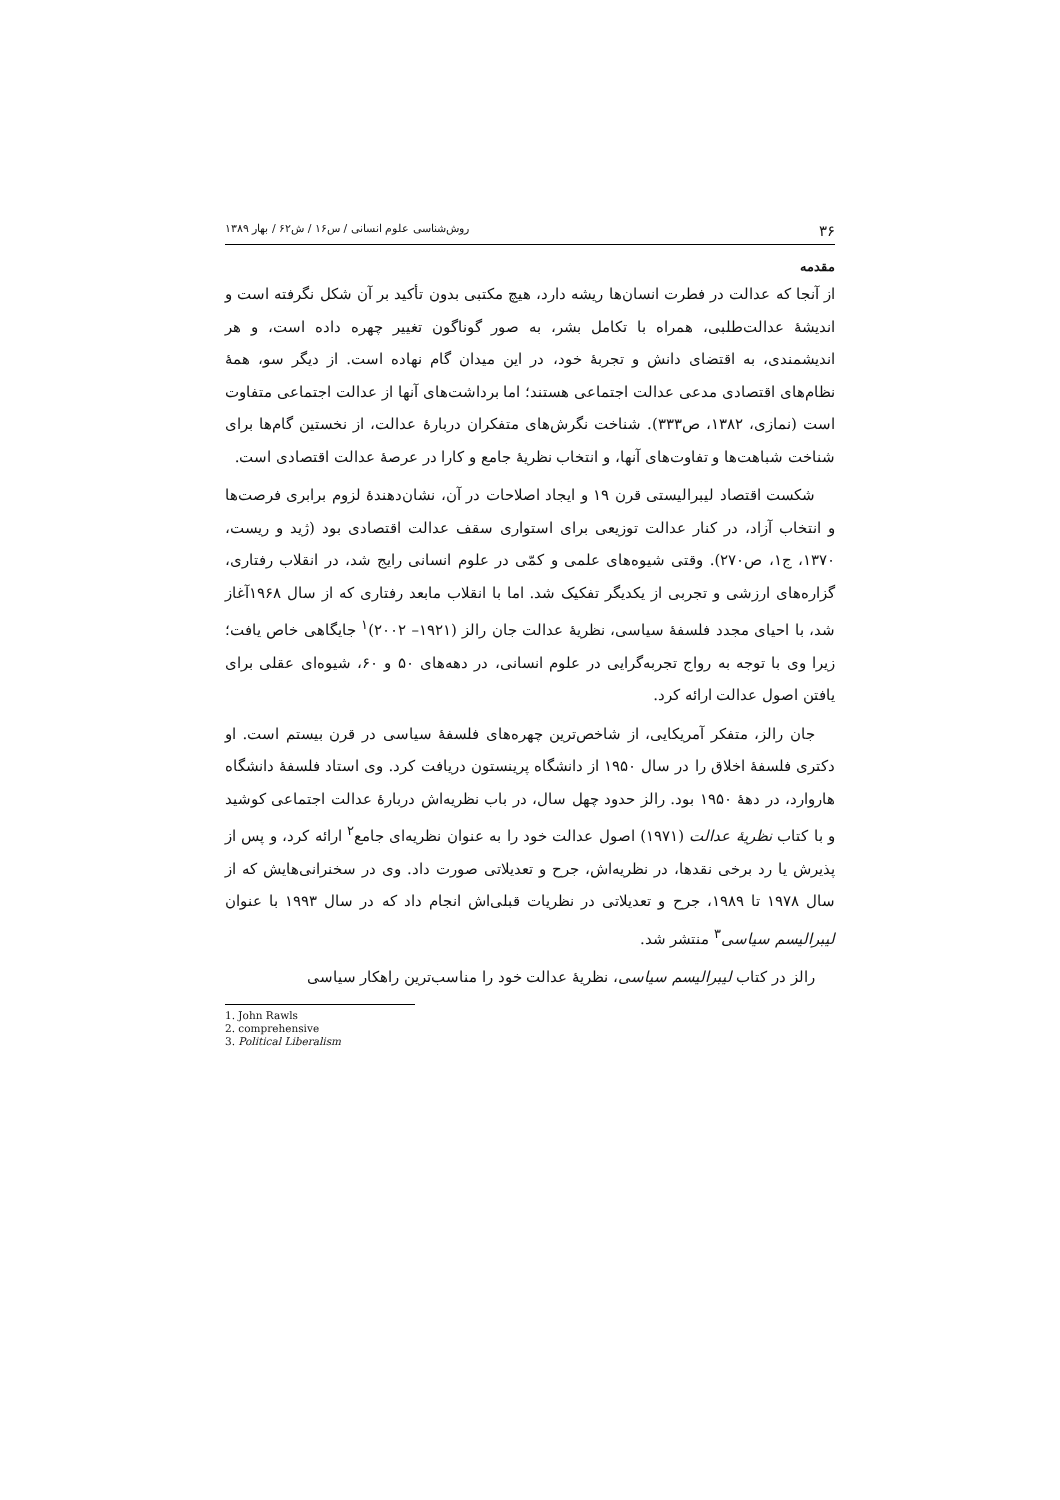۳۶ روش‌شناسی علوم انسانی / س۱۶ / ش۶۲ / بهار ۱۳۸۹
مقدمه
از آنجا که عدالت در فطرت انسان‌ها ریشه دارد، هیچ مکتبی بدون تأکید بر آن شکل نگرفته است و اندیشهٔ عدالت‌طلبی، همراه با تکامل بشر، به صور گوناگون تغییر چهره داده است، و هر اندیشمندی، به اقتضای دانش و تجربهٔ خود، در این میدان گام نهاده است. از دیگر سو، همهٔ نظام‌های اقتصادی مدعی عدالت اجتماعی هستند؛ اما برداشت‌های آنها از عدالت اجتماعی متفاوت است (نمازی، ۱۳۸۲، ص۳۳۳). شناخت نگرش‌های متفکران دربارهٔ عدالت، از نخستین گام‌ها برای شناخت شباهت‌ها و تفاوت‌های آنها، و انتخاب نظریهٔ جامع و کارا در عرصهٔ عدالت اقتصادی است.
شکست اقتصاد لیبرالیستی قرن ۱۹ و ایجاد اصلاحات در آن، نشان‌دهندهٔ لزوم برابری فرصت‌ها و انتخاب آزاد، در کنار عدالت توزیعی برای استواری سقف عدالت اقتصادی بود (ژید و ریست، ۱۳۷۰، ج۱، ص۲۷۰). وقتی شیوه‌های علمی و کمّی در علوم انسانی رایج شد، در انقلاب رفتاری، گزاره‌های ارزشی و تجربی از یکدیگر تفکیک شد. اما با انقلاب مابعد رفتاری که از سال ۱۹۶۸آغاز شد، با احیای مجدد فلسفهٔ سیاسی، نظریهٔ عدالت جان رالز (۱۹۲۱– ۲۰۰۲)<sup>۱</sup> جایگاهی خاص یافت؛ زیرا وی با توجه به رواج تجربه‌گرایی در علوم انسانی، در دهه‌های ۵۰ و ۶۰، شیوه‌ای عقلی برای یافتن اصول عدالت ارائه کرد.
جان رالز، متفکر آمریکایی، از شاخص‌ترین چهره‌های فلسفهٔ سیاسی در قرن بیستم است. او دکتری فلسفهٔ اخلاق را در سال ۱۹۵۰ از دانشگاه پرینستون دریافت کرد. وی استاد فلسفهٔ دانشگاه هاروارد، در دههٔ ۱۹۵۰ بود. رالز حدود چهل سال، در باب نظریه‌اش دربارهٔ عدالت اجتماعی کوشید و با کتاب نظریهٔ عدالت (۱۹۷۱) اصول عدالت خود را به عنوان نظریه‌ای جامع<sup>۲</sup> ارائه کرد، و پس از پذیرش یا رد برخی نقدها، در نظریه‌اش، جرح و تعدیلاتی صورت داد. وی در سخنرانی‌هایش که از سال ۱۹۷۸ تا ۱۹۸۹، جرح و تعدیلاتی در نظریات قبلی‌اش انجام داد که در سال ۱۹۹۳ با عنوان لیبرالیسم سیاسی<sup>۳</sup> منتشر شد.
رالز در کتاب لیبرالیسم سیاسی، نظریهٔ عدالت خود را مناسب‌ترین راهکار سیاسی
1. John Rawls
2. comprehensive
3. Political Liberalism